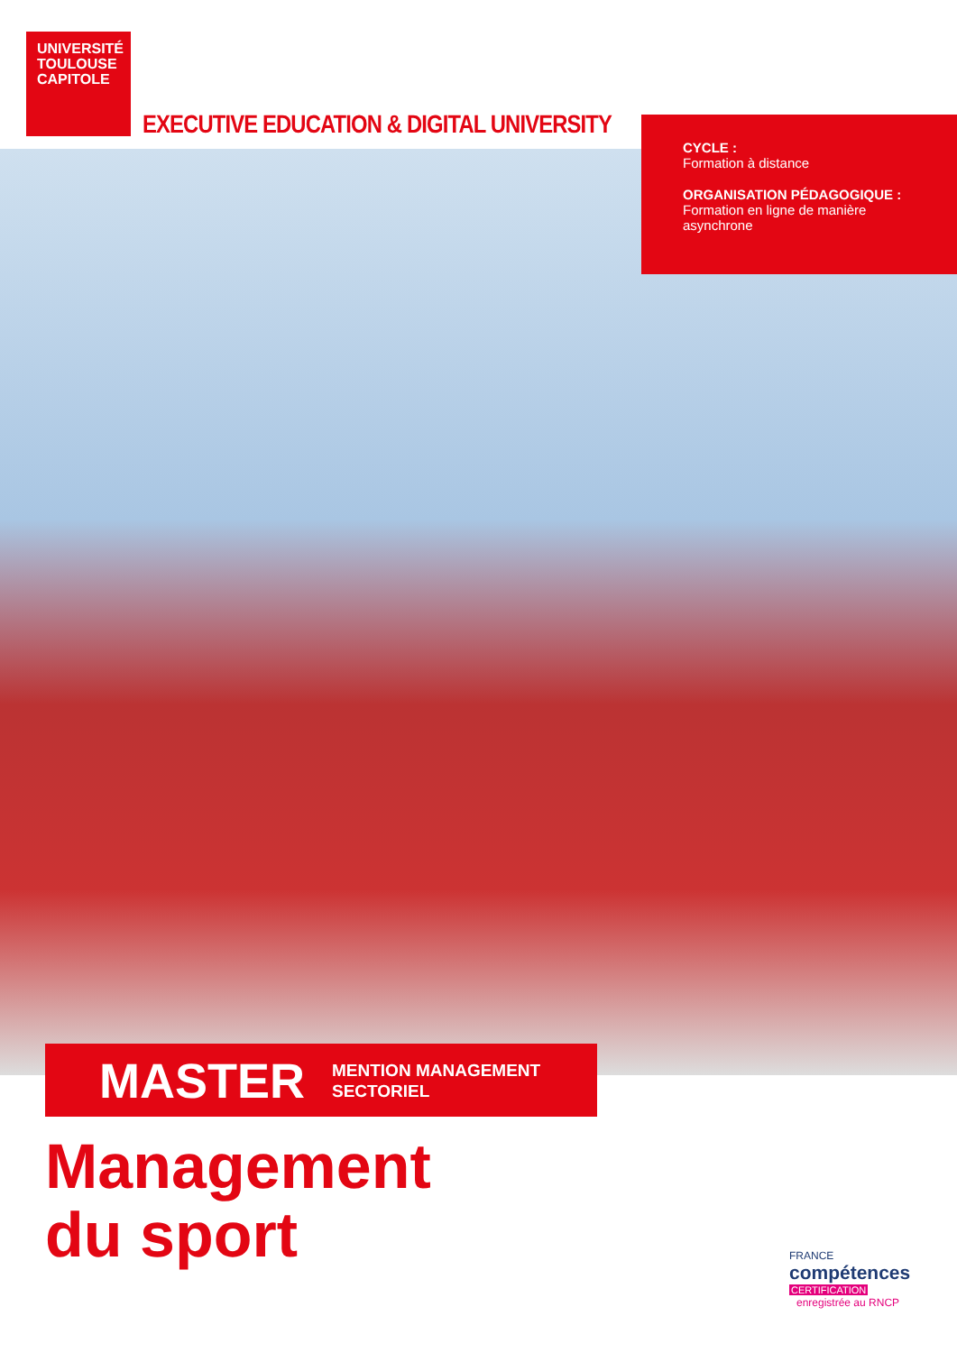UNIVERSITÉ
TOULOUSE
CAPITOLE
EXECUTIVE EDUCATION & DIGITAL UNIVERSITY
CYCLE :
Formation à distance
ORGANISATION PÉDAGOGIQUE :
Formation en ligne de manière asynchrone
MASTER MENTION MANAGEMENT
SECTORIEL
Management
du sport
FRANCE
compétences
CERTIFICATION
enregistrée au RNCP